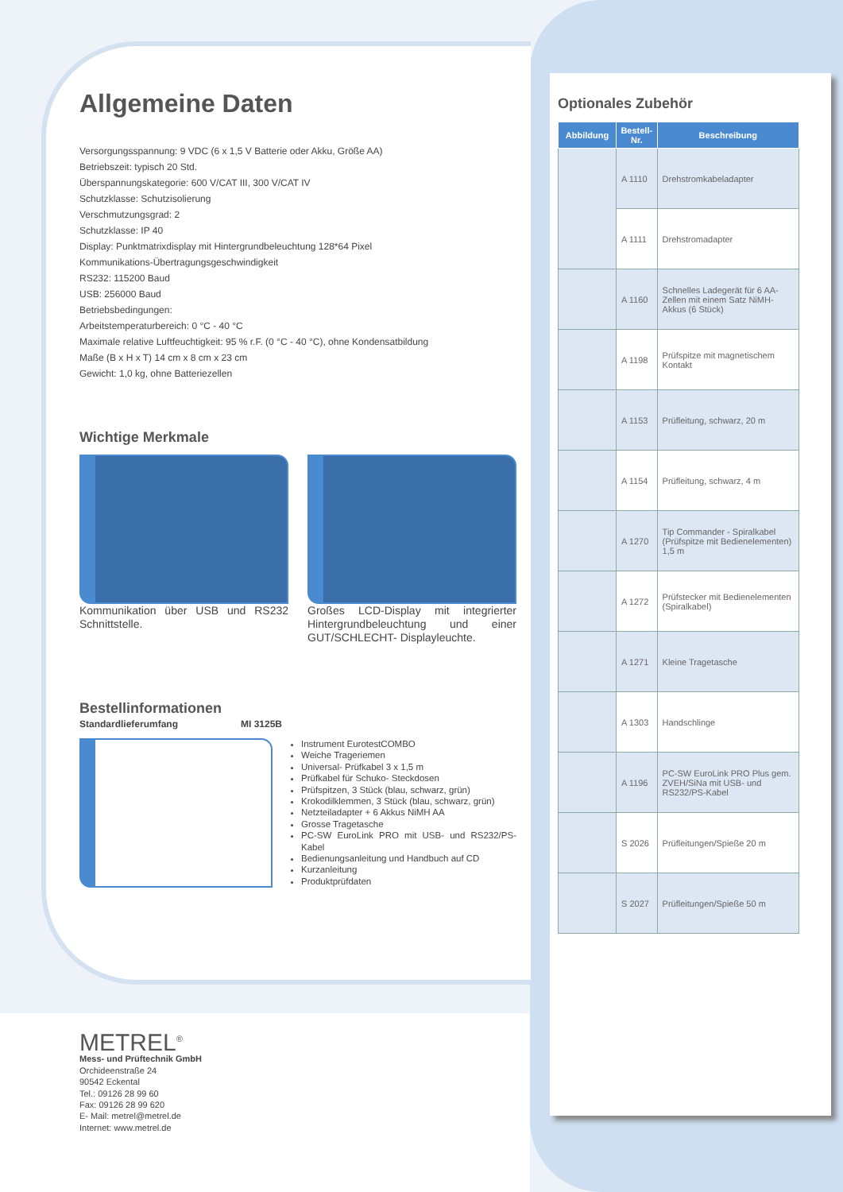Allgemeine Daten
Versorgungsspannung: 9 VDC (6 x 1,5 V Batterie oder Akku, Größe AA)
Betriebszeit: typisch 20 Std.
Überspannungskategorie: 600 V/CAT III, 300 V/CAT IV
Schutzklasse: Schutzisolierung
Verschmutzungsgrad: 2
Schutzklasse: IP 40
Display: Punktmatrixdisplay mit Hintergrundbeleuchtung 128*64 Pixel
Kommunikations-Übertragungsgeschwindigkeit
RS232: 115200 Baud
USB: 256000 Baud
Betriebsbedingungen:
Arbeitstemperaturbereich: 0 °C - 40 °C
Maximale relative Luftfeuchtigkeit: 95 % r.F. (0 °C - 40 °C), ohne Kondensatbildung
Maße (B x H x T) 14 cm x 8 cm x 23 cm
Gewicht: 1,0 kg, ohne Batteriezellen
Wichtige Merkmale
Kommunikation über USB und RS232 Schnittstelle.
Großes LCD-Display mit integrierter Hintergrundbeleuchtung und einer GUT/SCHLECHT- Displayleuchte.
Bestellinformationen
Standardlieferumfang MI 3125B
Instrument EurotestCOMBO
Weiche Trageriemen
Universal- Prüfkabel 3 x 1,5 m
Prüfkabel für Schuko- Steckdosen
Prüfspitzen, 3 Stück (blau, schwarz, grün)
Krokodilklemmen, 3 Stück (blau, schwarz, grün)
Netzteiladapter + 6 Akkus NiMH AA
Grosse Tragetasche
PC-SW EuroLink PRO mit USB- und RS232/PS-Kabel
Bedienungsanleitung und Handbuch auf CD
Kurzanleitung
Produktprüfdaten
METREL<sup>®</sup>
Mess- und Prüftechnik GmbH
Orchideenstraße 24
90542 Eckental
Tel.: 09126 28 99 60
Fax: 09126 28 99 620
E- Mail: metrel@metrel.de
Internet: www.metrel.de
Optionales Zubehör
| Abbildung | Bestell-Nr. | Beschreibung |
| --- | --- | --- |
| | A 1110 | Drehstromkabeladapter |
| | A 1111 | Drehstromadapter |
| | A 1160 | Schnelles Ladegerät für 6 AA-Zellen mit einem Satz NiMH-Akkus (6 Stück) |
| | A 1198 | Prüfspitze mit magnetischem Kontakt |
| | A 1153 | Prüfleitung, schwarz, 20 m |
| | A 1154 | Prüfleitung, schwarz, 4 m |
| | A 1270 | Tip Commander - Spiralkabel (Prüfspitze mit Bedienelementen) 1,5 m |
| | A 1272 | Prüfstecker mit Bedienelementen (Spiralkabel) |
| | A 1271 | Kleine Tragetasche |
| | A 1303 | Handschlinge |
| | A 1196 | PC-SW EuroLink PRO Plus gem. ZVEH/SiNa mit USB- und RS232/PS-Kabel |
| | S 2026 | Prüfleitungen/Spieße 20 m |
| | S 2027 | Prüfleitungen/Spieße 50 m |